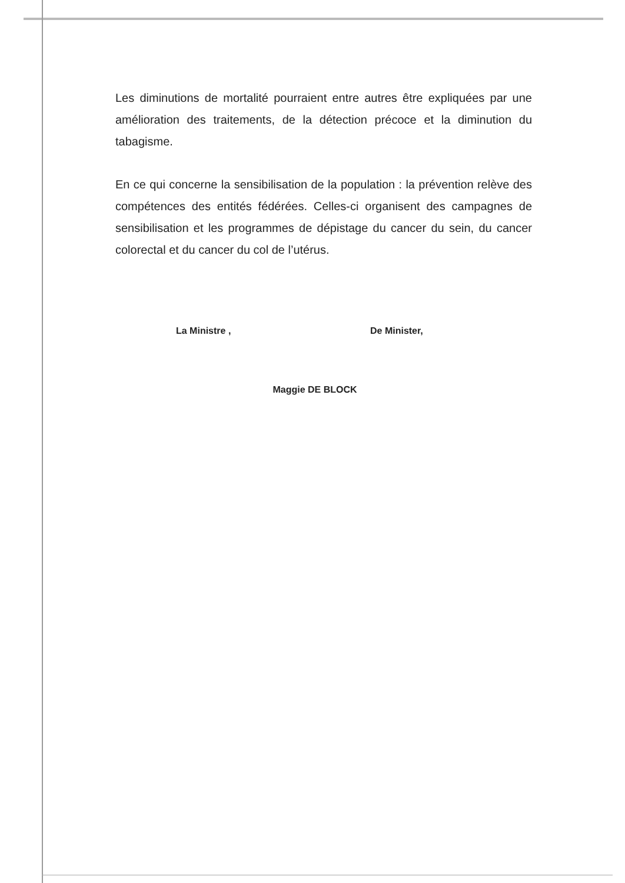Les diminutions de mortalité pourraient entre autres être expliquées par une amélioration des traitements, de la détection précoce et la diminution du tabagisme.
En ce qui concerne la sensibilisation de la population : la prévention relève des compétences des entités fédérées. Celles-ci organisent des campagnes de sensibilisation et les programmes de dépistage du cancer du sein, du cancer colorectal et du cancer du col de l’utérus.
La Ministre , De Minister,
Maggie DE BLOCK